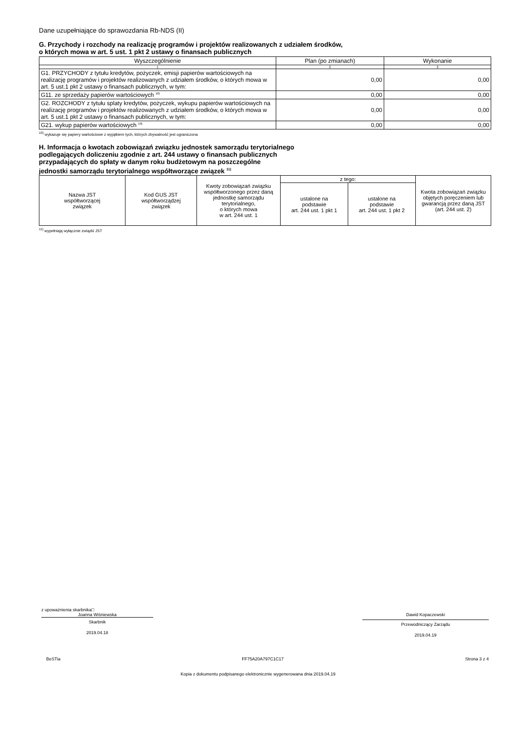Dane uzupełniające do sprawozdania Rb-NDS (II)
G. Przychody i rozchody na realizację programów i projektów realizowanych z udziałem środków,
o których mowa w art. 5 ust. 1 pkt 2 ustawy o finansach publicznych
| Wyszczególnienie | Plan (po zmianach) | Wykonanie |
| --- | --- | --- |
| 1 | 2 | 3 |
| G1. PRZYCHODY z tytułu kredytów, pożyczek, emisji papierów wartościowych na realizację programów i projektów realizowanych z udziałem środków, o których mowa w art. 5 ust.1 pkt 2 ustawy o finansach publicznych, w tym: | 0,00 | 0,00 |
| G11. ze sprzedaży papierów wartościowych <sup>10)</sup> | 0,00 | 0,00 |
| G2. ROZCHODY z tytułu splaty kredytów, pożyczek, wykupu papierów wartościowych na realizację programów i projektów realizowanych z udziałem środków, o których mowa w art. 5 ust.1 pkt 2 ustawy o finansach publicznych, w tym: | 0,00 | 0,00 |
| G21. wykup papierów wartościowych <sup>10)</sup> | 0,00 | 0,00 |
<sup>10)</sup> wykazuje się papiery wartościowe z wyjątkiem tych, których zbywalność jest ograniczona
H. Informacja o kwotach zobowiązań związku jednostek samorządu terytorialnego
podlegających doliczeniu zgodnie z art. 244 ustawy o finansach publicznych
przypadających do spłaty w danym roku budżetowym na poszczególne
jednostki samorządu terytorialnego współtworzące związek <sup>11)</sup>
| Nazwa JST współtworzącej związek | Kod GUS JST współtworządzej związek | Kwoty zobowiązań związku współtworzonego przez daną jednostkę samorządu terytorialnego, o których mowa w art. 244 ust. 1 | z tego: | | Kwota zobowiązań związku objętych poręczeniem lub gwarancją przez daną JST (art. 244 ust. 2) |
| | | | ustalone na podstawie art. 244 ust. 1 pkt 1 | ustalone na podstawie art. 244 ust. 1 pkt 2 | |
<sup>11)</sup> wypełniają wyłącznie związki JST
z upoważnienia skarbnika□
Joanna Wiśniewska
Skarbnik
2019.04.18
Dawid Kopaczewski
Przewodniczący Zarządu
2019.04.19
BeSTia FF75A20A797C1C17 Strona 3 z 4
Kopia z dokumentu podpisanego elektronicznie wygenerowana dnia 2019.04.19